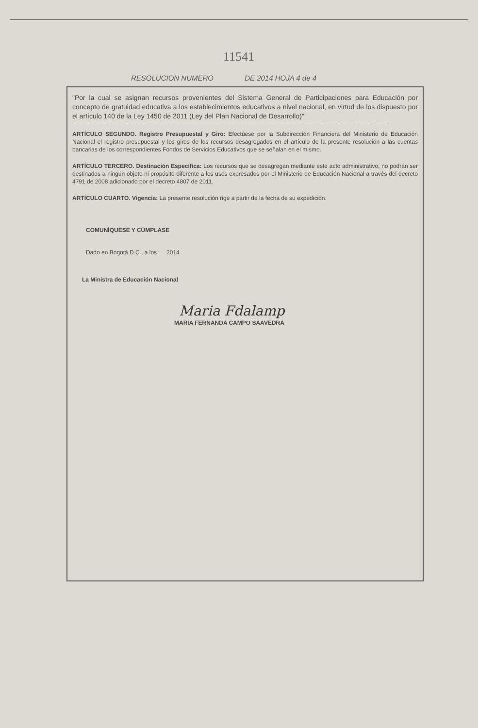11541
RESOLUCION NUMERO DE 2014 HOJA 4 de 4
"Por la cual se asignan recursos provenientes del Sistema General de Participaciones para Educación por concepto de gratuidad educativa a los establecimientos educativos a nivel nacional, en virtud de los dispuesto por el artículo 140 de la Ley 1450 de 2011 (Ley del Plan Nacional de Desarrollo)"
ARTÍCULO SEGUNDO. Registro Presupuestal y Giro: Efectúese por la Subdirección Financiera del Ministerio de Educación Nacional el registro presupuestal y los giros de los recursos desagregados en el artículo de la presente resolución a las cuentas bancarias de los correspondientes Fondos de Servicios Educativos que se señalan en el mismo.
ARTÍCULO TERCERO. Destinación Específica: Los recursos que se desagregan mediante este acto administrativo, no podrán ser destinados a ningún objeto ni propósito diferente a los usos expresados por el Ministerio de Educación Nacional a través del decreto 4791 de 2008 adicionado por el decreto 4807 de 2011.
ARTÍCULO CUARTO. Vigencia: La presente resolución rige a partir de la fecha de su expedición.
COMUNÍQUESE Y CÚMPLASE
Dado en Bogotá D.C., a los 2014
La Ministra de Educación Nacional
Maria Fdalamp
MARIA FERNANDA CAMPO SAAVEDRA